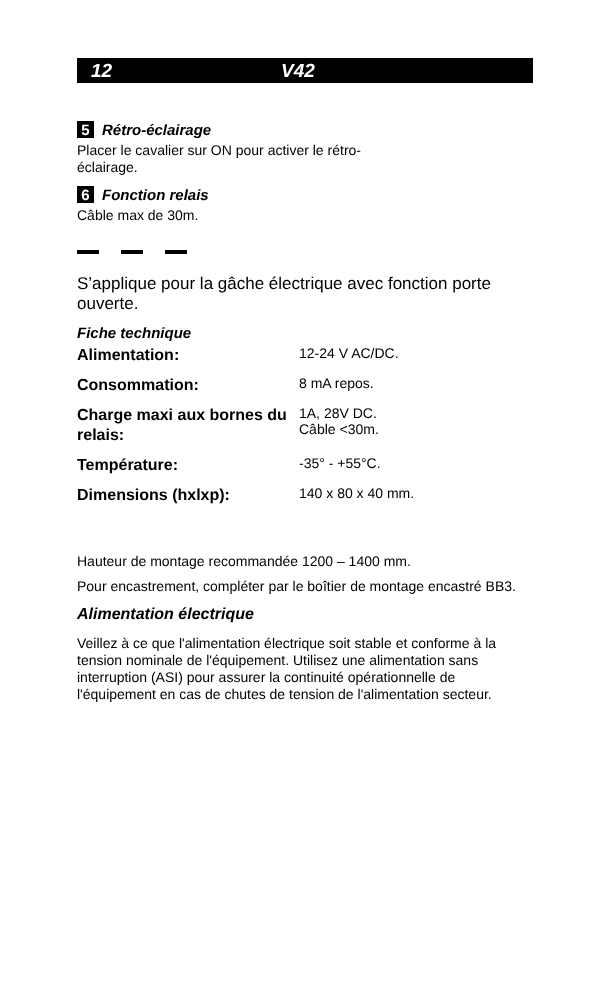12 V42
5 Rétro-éclairage
Placer le cavalier sur ON pour activer le rétro-
éclairage.
6 Fonction relais
Câble max de 30m.
S’applique pour la gâche électrique avec fonction porte ouverte.
Fiche technique
| Alimentation: | 12-24 V AC/DC. |
| Consommation: | 8 mA repos. |
| Charge maxi aux bornes du relais: | 1A, 28V DC. Câble <30m. |
| Température: | -35° - +55°C. |
| Dimensions (hxlxp): | 140 x 80 x 40 mm. |
Hauteur de montage recommandée 1200 – 1400 mm.
Pour encastrement, compléter par le boîtier de montage encastré BB3.
Alimentation électrique
Veillez à ce que l'alimentation électrique soit stable et conforme à la tension nominale de l'équipement. Utilisez une alimentation sans interruption (ASI) pour assurer la continuité opérationnelle de l'équipement en cas de chutes de tension de l'alimentation secteur.